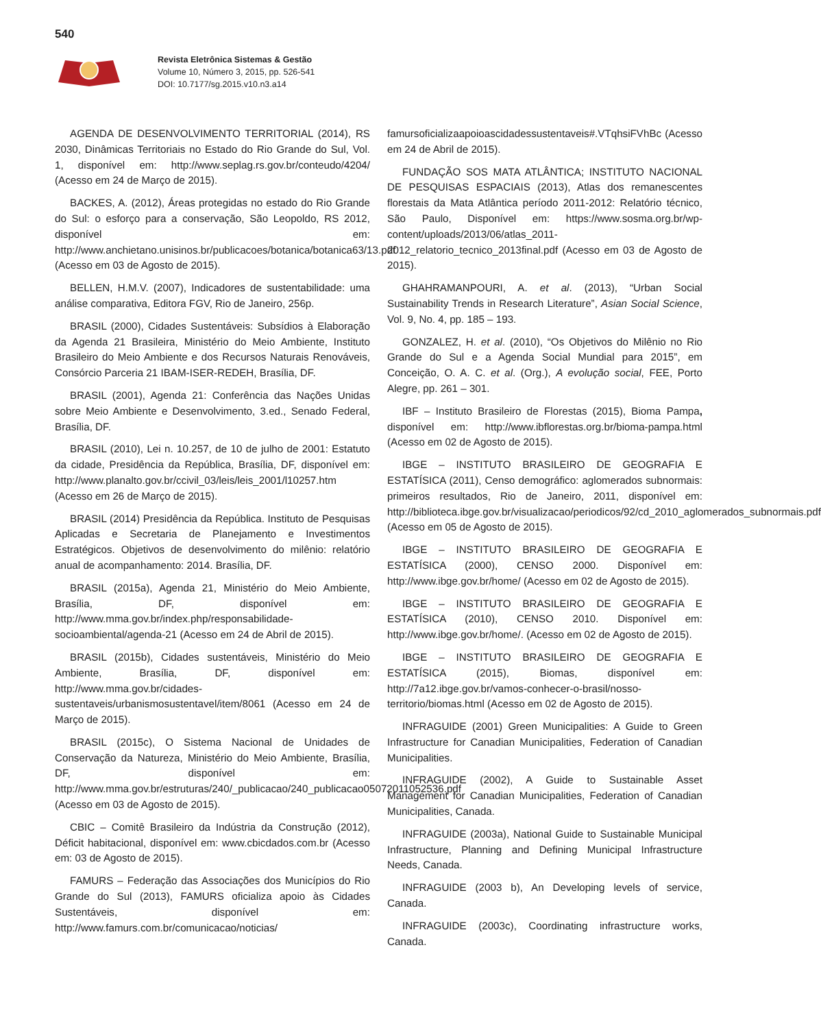540
Revista Eletrônica Sistemas & Gestão
Volume 10, Número 3, 2015, pp. 526-541
DOI: 10.7177/sg.2015.v10.n3.a14
AGENDA DE DESENVOLVIMENTO TERRITORIAL (2014), RS 2030, Dinâmicas Territoriais no Estado do Rio Grande do Sul, Vol. 1, disponível em: http://www.seplag.rs.gov.br/conteudo/4204/ (Acesso em 24 de Março de 2015).
BACKES, A. (2012), Áreas protegidas no estado do Rio Grande do Sul: o esforço para a conservação, São Leopoldo, RS 2012, disponível em: http://www.anchietano.unisinos.br/publicacoes/botanica/botanica63/13.pdf (Acesso em 03 de Agosto de 2015).
BELLEN, H.M.V. (2007), Indicadores de sustentabilidade: uma análise comparativa, Editora FGV, Rio de Janeiro, 256p.
BRASIL (2000), Cidades Sustentáveis: Subsídios à Elaboração da Agenda 21 Brasileira, Ministério do Meio Ambiente, Instituto Brasileiro do Meio Ambiente e dos Recursos Naturais Renováveis, Consórcio Parceria 21 IBAM-ISER-REDEH, Brasília, DF.
BRASIL (2001), Agenda 21: Conferência das Nações Unidas sobre Meio Ambiente e Desenvolvimento, 3.ed., Senado Federal, Brasília, DF.
BRASIL (2010), Lei n. 10.257, de 10 de julho de 2001: Estatuto da cidade, Presidência da República, Brasília, DF, disponível em: http://www.planalto.gov.br/ccivil_03/leis/leis_2001/l10257.htm (Acesso em 26 de Março de 2015).
BRASIL (2014) Presidência da República. Instituto de Pesquisas Aplicadas e Secretaria de Planejamento e Investimentos Estratégicos. Objetivos de desenvolvimento do milênio: relatório anual de acompanhamento: 2014. Brasília, DF.
BRASIL (2015a), Agenda 21, Ministério do Meio Ambiente, Brasília, DF, disponível em: http://www.mma.gov.br/index.php/responsabilidade-socioambiental/agenda-21 (Acesso em 24 de Abril de 2015).
BRASIL (2015b), Cidades sustentáveis, Ministério do Meio Ambiente, Brasília, DF, disponível em: http://www.mma.gov.br/cidades-sustentaveis/urbanismosustentavel/item/8061 (Acesso em 24 de Março de 2015).
BRASIL (2015c), O Sistema Nacional de Unidades de Conservação da Natureza, Ministério do Meio Ambiente, Brasília, DF, disponível em: http://www.mma.gov.br/estruturas/240/_publicacao/240_publicacao05072011052536.pdf (Acesso em 03 de Agosto de 2015).
CBIC – Comitê Brasileiro da Indústria da Construção (2012), Déficit habitacional, disponível em: www.cbicdados.com.br (Acesso em: 03 de Agosto de 2015).
FAMURS – Federação das Associações dos Municípios do Rio Grande do Sul (2013), FAMURS oficializa apoio às Cidades Sustentáveis, disponível em: http://www.famurs.com.br/comunicacao/noticias/
famursoficializaapoioascidadessustentaveis#.VTqhsiFVhBc (Acesso em 24 de Abril de 2015).
FUNDAÇÃO SOS MATA ATLÂNTICA; INSTITUTO NACIONAL DE PESQUISAS ESPACIAIS (2013), Atlas dos remanescentes florestais da Mata Atlântica período 2011-2012: Relatório técnico, São Paulo, Disponível em: https://www.sosma.org.br/wp-content/uploads/2013/06/atlas_2011-2012_relatorio_tecnico_2013final.pdf (Acesso em 03 de Agosto de 2015).
GHAHRAMANPOURI, A. et al. (2013), “Urban Social Sustainability Trends in Research Literature”, Asian Social Science, Vol. 9, No. 4, pp. 185 – 193.
GONZALEZ, H. et al. (2010), “Os Objetivos do Milênio no Rio Grande do Sul e a Agenda Social Mundial para 2015”, em Conceição, O. A. C. et al. (Org.), A evolução social, FEE, Porto Alegre, pp. 261 – 301.
IBF – Instituto Brasileiro de Florestas (2015), Bioma Pampa, disponível em: http://www.ibflorestas.org.br/bioma-pampa.html (Acesso em 02 de Agosto de 2015).
IBGE – INSTITUTO BRASILEIRO DE GEOGRAFIA E ESTATÍSICA (2011), Censo demográfico: aglomerados subnormais: primeiros resultados, Rio de Janeiro, 2011, disponível em: http://biblioteca.ibge.gov.br/visualizacao/periodicos/92/cd_2010_aglomerados_subnormais.pdf (Acesso em 05 de Agosto de 2015).
IBGE – INSTITUTO BRASILEIRO DE GEOGRAFIA E ESTATÍSICA (2000), CENSO 2000. Disponível em: http://www.ibge.gov.br/home/ (Acesso em 02 de Agosto de 2015).
IBGE – INSTITUTO BRASILEIRO DE GEOGRAFIA E ESTATÍSICA (2010), CENSO 2010. Disponível em: http://www.ibge.gov.br/home/. (Acesso em 02 de Agosto de 2015).
IBGE – INSTITUTO BRASILEIRO DE GEOGRAFIA E ESTATÍSICA (2015), Biomas, disponível em: http://7a12.ibge.gov.br/vamos-conhecer-o-brasil/nosso-territorio/biomas.html (Acesso em 02 de Agosto de 2015).
INFRAGUIDE (2001) Green Municipalities: A Guide to Green Infrastructure for Canadian Municipalities, Federation of Canadian Municipalities.
INFRAGUIDE (2002), A Guide to Sustainable Asset Management for Canadian Municipalities, Federation of Canadian Municipalities, Canada.
INFRAGUIDE (2003a), National Guide to Sustainable Municipal Infrastructure, Planning and Defining Municipal Infrastructure Needs, Canada.
INFRAGUIDE (2003 b), An Developing levels of service, Canada.
INFRAGUIDE (2003c), Coordinating infrastructure works, Canada.